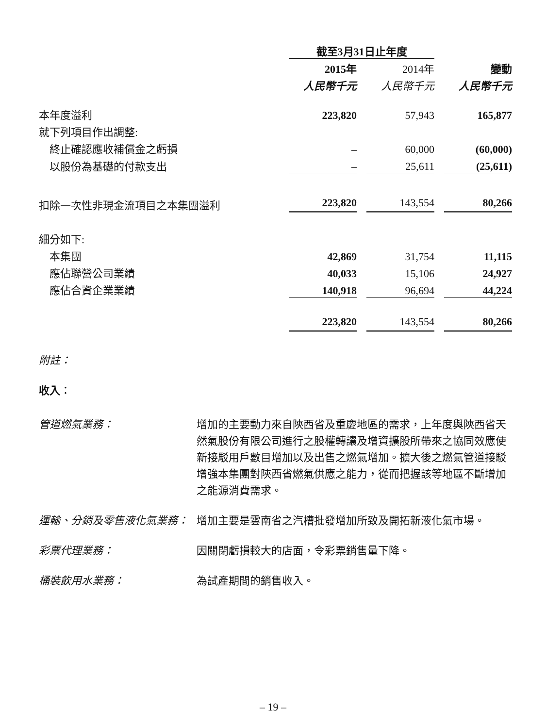| | 截至3月31日止年度 | | | | |
| | 2015年 | | 2014年 | | 變動 |
| | 人民幣千元 | | 人民幣千元 | | 人民幣千元 |
| 本年度溢利 | 223,820 | | 57,943 | | 165,877 |
| 就下列項目作出調整: | | | | | |
| 終止確認應收補償金之虧損 | – | | 60,000 | | (60,000) |
| 以股份為基礎的付款支出 | – | | 25,611 | | (25,611) |
| 扣除一次性非現金流項目之本集團溢利 | 223,820 | | 143,554 | | 80,266 |
| 細分如下: | | | | | |
| 本集團 | 42,869 | | 31,754 | | 11,115 |
| 應佔聯營公司業績 | 40,033 | | 15,106 | | 24,927 |
| 應佔合資企業業績 | 140,918 | | 96,694 | | 44,224 |
| | 223,820 | | 143,554 | | 80,266 |
附註：
收入：
管道燃氣業務： 增加的主要動力來自陝西省及重慶地區的需求，上年度與陝西省天然氣股份有限公司進行之股權轉讓及增資擴股所帶來之協同效應使新接駁用戶數目增加以及出售之燃氣增加。擴大後之燃氣管道接駁增強本集團對陝西省燃氣供應之能力，從而把握該等地區不斷增加之能源消費需求。
運輸、分銷及零售液化氣業務： 增加主要是雲南省之汽槽批發增加所致及開拓新液化氣市場。
彩票代理業務： 因關閉虧損較大的店面，令彩票銷售量下降。
桶裝飲用水業務： 為試產期間的銷售收入。
– 19 –